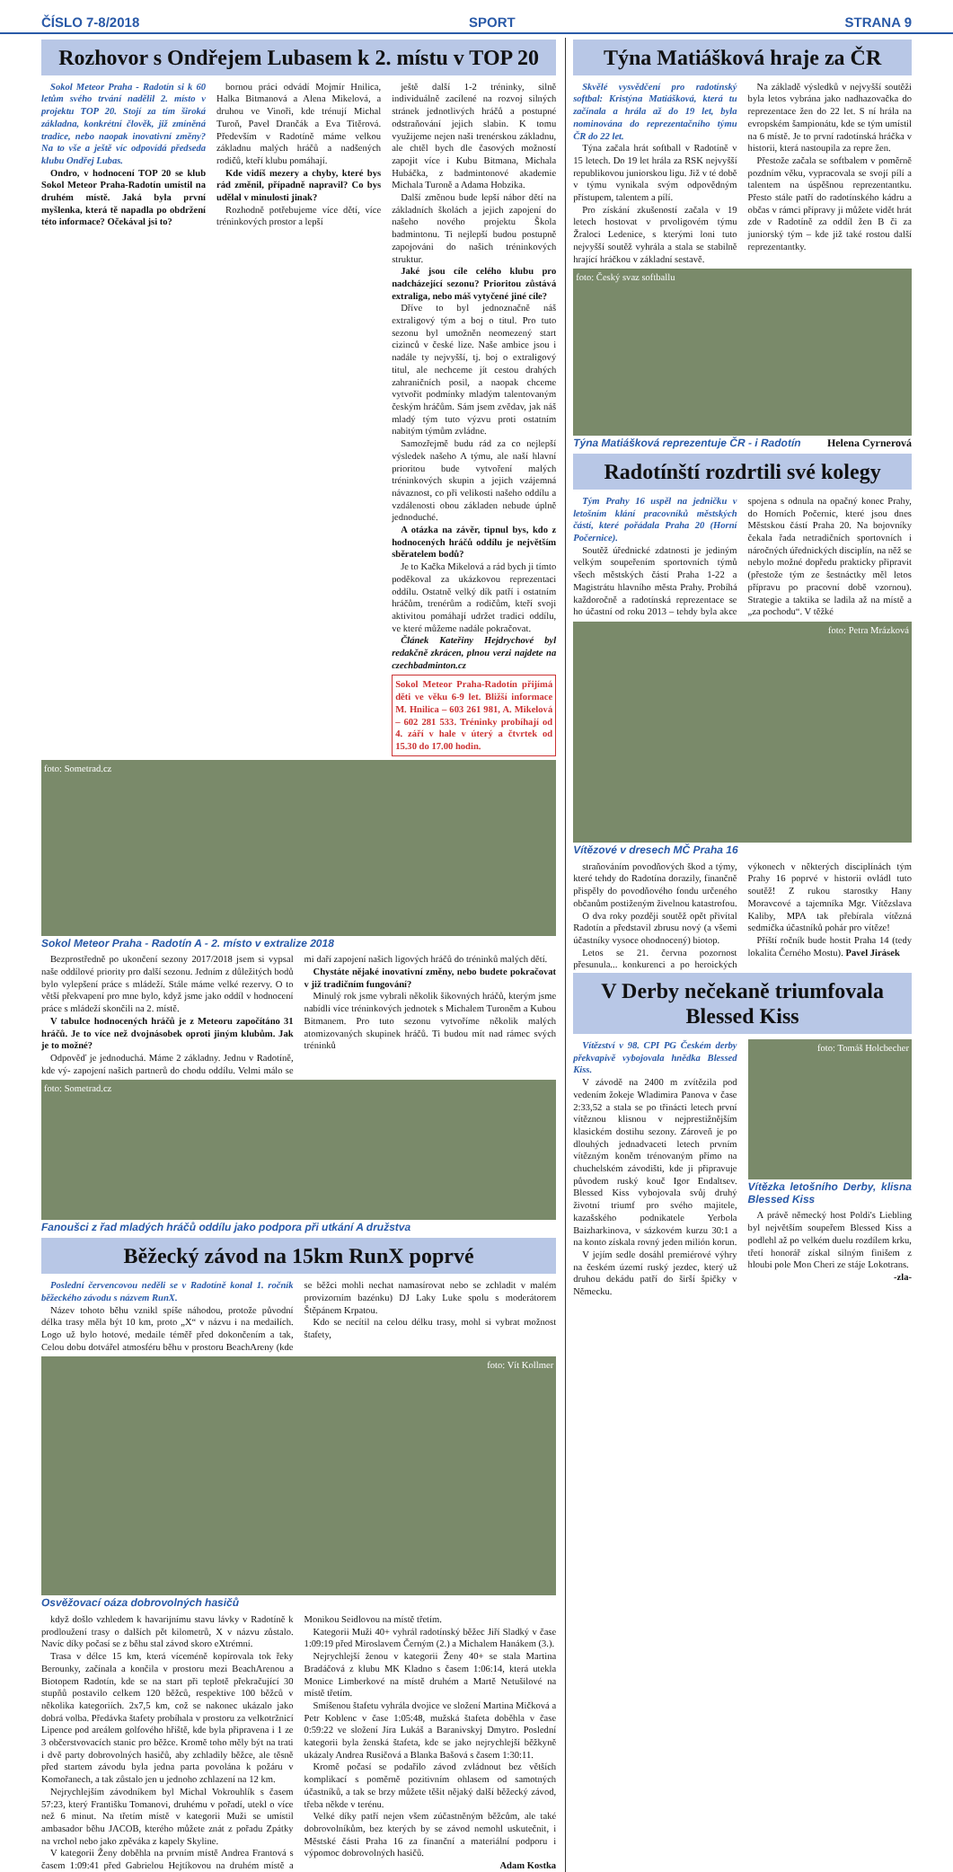ČÍSLO 7-8/2018 SPORT STRANA 9
Rozhovor s Ondřejem Lubasem k 2. místu v TOP 20
Sokol Meteor Praha - Radotín si k 60 letům svého trvání nadělil 2. místo v projektu TOP 20. Stojí za tím široká základna, konkrétní člověk, již zmíněná tradice, nebo naopak inovativní změny? Na to vše a ještě víc odpovídá předseda klubu Ondřej Lubas.
Ondro, v hodnocení TOP 20 se klub Sokol Meteor Praha-Radotín umístil na druhém místě. Jaká byla první myšlenka, která tě napadla po obdržení této informace? Očekával jsi to?
bornou práci odvádí Mojmír Hnilica, Halka Bitmanová a Alena Mikelová, a druhou ve Vinoři, kde trénují Michal Turoň, Pavel Drančák a Eva Titěrová. Především v Radotíně máme velkou základnu malých hráčů a nadšených rodičů, kteří klubu pomáhají.
Kde vidíš mezery a chyby, které bys rád změnil, případně napravil? Co bys udělal v minulosti jinak?
Rozhodně potřebujeme více dětí, více tréninkových prostor a lepší
ještě další 1-2 tréninky, silně individuálně zacílené na rozvoj silných stránek jednotlivých hráčů a postupné odstraňování jejich slabin. K tomu využijeme nejen naši trenérskou základnu, ale chtěl bych dle časových možností zapojit více i Kubu Bitmana, Michala Hubáčka, z badmintonové akademie Michala Turoně a Adama Hobzika.
Další změnou bude lepší nábor dětí na základních školách a jejich zapojení do našeho nového projektu Škola badmintonu. Ti nejlepší budou postupně zapojováni do našich tréninkových struktur.
Jaké jsou cíle celého klubu pro nadcházející sezonu? Prioritou zůstává extraliga, nebo máš vytyčené jiné cíle?
Dříve to byl jednoznačně náš extraligový tým a boj o titul. Pro tuto sezonu byl umožněn neomezený start cizinců v české lize. Naše ambice jsou i nadále ty nejvyšší, tj. boj o extraligový titul, ale nechceme jít cestou drahých zahraničních posil, a naopak chceme vytvořit podmínky mladým talentovaným českým hráčům. Sám jsem zvědav, jak náš mladý tým tuto výzvu proti ostatním nabitým týmům zvládne.
Samozřejmě budu rád za co nejlepší výsledek našeho A týmu, ale naší hlavní prioritou bude vytvoření malých tréninkových skupin a jejich vzájemná návaznost, co při velikosti našeho oddílu a vzdálenosti obou základen nebude úplně jednoduché.
A otázka na závěr, tipnul bys, kdo z hodnocených hráčů oddílu je největším sběratelem bodů?
Je to Kačka Mikelová a rád bych ji tímto poděkoval za ukázkovou reprezentaci oddílu. Ostatně velký dík patří i ostatním hráčům, trenérům a rodičům, kteří svoji aktivitou pomáhají udržet tradici oddílu, ve které můžeme nadále pokračovat.
Článek Kateřiny Hejdrychové byl redakčně zkrácen, plnou verzi najdete na czechbadminton.cz
Sokol Meteor Praha-Radotín přijímá děti ve věku 6-9 let. Bližší informace M. Hnilica – 603 261 981, A. Mikelová – 602 281 533. Tréninky probíhají od 4. září v hale v úterý a čtvrtek od 15.30 do 17.00 hodin.
foto: Sometrad.cz
Sokol Meteor Praha - Radotín A - 2. místo v extralize 2018
Bezprostředně po ukončení sezony 2017/2018 jsem si vypsal naše oddílové priority pro další sezonu. Jedním z důležitých bodů bylo vylepšení práce s mládeží. Stále máme velké rezervy. O to větší překvapení pro mne bylo, když jsme jako oddíl v hodnocení práce s mládeží skončili na 2. místě.
V tabulce hodnocených hráčů je z Meteoru započítáno 31 hráčů. Je to více než dvojnásobek oproti jiným klubům. Jak je to možné?
Odpověď je jednoduchá. Máme 2 základny. Jednu v Radotíně, kde vý- zapojení našich partnerů do chodu oddílu. Velmi málo se mi daří zapojení našich ligových hráčů do tréninků malých dětí.
Chystáte nějaké inovativní změny, nebo budete pokračovat v již tradičním fungování?
Minulý rok jsme vybrali několik šikovných hráčů, kterým jsme nabídli více tréninkových jednotek s Michalem Turoněm a Kubou Bitmanem. Pro tuto sezonu vytvoříme několik malých atomizovaných skupinek hráčů. Ti budou mít nad rámec svých tréninků
foto: Sometrad.cz
Fanoušci z řad mladých hráčů oddílu jako podpora při utkání A družstva
Běžecký závod na 15km RunX poprvé
Poslední červencovou neděli se v Radotíně konal 1. ročník běžeckého závodu s názvem RunX.
Název tohoto běhu vznikl spíše náhodou, protože původní délka trasy měla být 10 km, proto „X“ v názvu i na medailích. Logo už bylo hotové, medaile téměř před dokončením a tak, Celou dobu dotvářel atmosféru běhu v prostoru BeachAreny (kde se běžci mohli nechat namasírovat nebo se zchladit v malém provizorním bazénku) DJ Laky Luke spolu s moderátorem Štěpánem Krpatou.
Kdo se necítil na celou délku trasy, mohl si vybrat možnost štafety,
foto: Vít Kollmer
Osvěžovací oáza dobrovolných hasičů
když došlo vzhledem k havarijnímu stavu lávky v Radotíně k prodloužení trasy o dalších pět kilometrů, X v názvu zůstalo. Navíc díky počasí se z běhu stal závod skoro eXtrémní.
Trasa v délce 15 km, která víceméně kopírovala tok řeky Berounky, začínala a končila v prostoru mezi BeachArenou a Biotopem Radotín, kde se na start při teplotě překračující 30 stupňů postavilo celkem 120 běžců, respektive 100 běžců v několika kategoriích. 2x7,5 km, což se nakonec ukázalo jako dobrá volba. Předávka štafety probíhala v prostoru za velkotržnicí Lipence pod areálem golfového hřiště, kde byla připravena i 1 ze 3 občerstvovacích stanic pro běžce. Kromě toho měly být na trati i dvě party dobrovolných hasičů, aby zchladily běžce, ale těsně před startem závodu byla jedna parta povolána k požáru v Komořanech, a tak zůstalo jen u jednoho zchlazení na 12 km.
Nejrychlejším závodníkem byl Michal Vokrouhlík s časem 57:23, který Františku Tomanovi, druhému v pořadí, utekl o více než 6 minut. Na třetím místě v kategorii Muži se umístil ambasador běhu JACOB, kterého můžete znát z pořadu Zpátky na vrchol nebo jako zpěváka z kapely Skyline.
V kategorii Ženy doběhla na prvním místě Andrea Frantová s časem 1:09:41 před Gabrielou Hejtíkovou na druhém místě a Monikou Seidlovou na místě třetím.
Kategorii Muži 40+ vyhrál radotínský běžec Jiří Sladký v čase 1:09:19 před Miroslavem Černým (2.) a Michalem Hanákem (3.).
Nejrychlejší ženou v kategorii Ženy 40+ se stala Martina Bradáčová z klubu MK Kladno s časem 1:06:14, která utekla Monice Limberkové na místě druhém a Martě Netušilové na místě třetím.
Smíšenou štafetu vyhrála dvojice ve složení Martina Mičková a Petr Koblenc v čase 1:05:48, mužská štafeta doběhla v čase 0:59:22 ve složení Jíra Lukáš a Baranivskyj Dmytro. Poslední kategorii byla ženská štafeta, kde se jako nejrychlejší běžkyně ukázaly Andrea Rusičová a Blanka Bašová s časem 1:30:11.
Kromě počasí se podařilo závod zvládnout bez větších komplikací s poměrně pozitivním ohlasem od samotných účastníků, a tak se brzy můžete těšit nějaký další běžecký závod, třeba někde v terénu.
Velké díky patří nejen všem zúčastněným běžcům, ale také dobrovolníkům, bez kterých by se závod nemohl uskutečnit, i Městské části Praha 16 za finanční a materiální podporu i výpomoc dobrovolných hasičů.
Adam Kostka
Týna Matiášková hraje za ČR
Skvělé vysvědčení pro radotínský softbal: Kristýna Matiášková, která tu začínala a hrála až do 19 let, byla nominována do reprezentačního týmu ČR do 22 let.
Týna začala hrát softball v Radotíně v 15 letech. Do 19 let hrála za RSK nejvyšší republikovou juniorskou ligu. Již v té době v týmu vynikala svým odpovědným přístupem, talentem a pílí.
Pro získání zkušeností začala v 19 letech hostovat v prvoligovém týmu Žraloci Ledenice, s kterými loni tuto nejvyšší soutěž vyhrála a stala se stabilně hrající hráčkou v základní sestavě.
Na základě výsledků v nejvyšší soutěži byla letos vybrána jako nadhazovačka do reprezentace žen do 22 let. S ní hrála na evropském šampionátu, kde se tým umístil na 6 místě. Je to první radotínská hráčka v historii, která nastoupila za repre žen.
Přestože začala se softbalem v poměrně pozdním věku, vypracovala se svojí pílí a talentem na úspěšnou reprezentantku. Přesto stále patří do radotínského kádru a občas v rámci přípravy ji můžete vidět hrát zde v Radotíně za oddíl žen B či za juniorský tým – kde již také rostou další reprezentantky.
foto: Český svaz softballu
Týna Matiášková reprezentuje ČR - i Radotín Helena Cyrnerová
Radotínští rozdrtili své kolegy
Tým Prahy 16 uspěl na jedničku v letošním klání pracovníků městských částí, které pořádala Praha 20 (Horní Počernice).
Soutěž úřednické zdatnosti je jediným velkým soupeřením sportovních týmů všech městských částí Praha 1-22 a Magistrátu hlavního města Prahy. Probíhá každoročně a radotínská reprezentace se ho účastní od roku 2013 – tehdy byla akce spojena s odnula na opačný konec Prahy, do Horních Počernic, které jsou dnes Městskou částí Praha 20. Na bojovníky čekala řada netradičních sportovních i náročných úřednických disciplín, na něž se nebylo možné dopředu prakticky připravit (přestože tým ze šestnáctky měl letos přípravu po pracovní době vzornou). Strategie a taktika se ladila až na místě a „za pochodu“. V těžké
foto: Petra Mrázková
Vítězové v dresech MČ Praha 16
straňováním povodňových škod a týmy, které tehdy do Radotína dorazily, finančně přispěly do povodňového fondu určeného občanům postiženým živelnou katastrofou.
O dva roky později soutěž opět přivítal Radotín a představil zbrusu nový (a všemi účastníky vysoce ohodnocený) biotop.
Letos se 21. června pozornost přesunula... konkurenci a po heroických výkonech v některých disciplínách tým Prahy 16 poprvé v historii ovládl tuto soutěž! Z rukou starostky Hany Moravcové a tajemníka Mgr. Vítězslava Kaliby, MPA tak přebírala vítězná sedmička účastníků pohár pro vítěze!
Příští ročník bude hostit Praha 14 (tedy lokalita Černého Mostu). Pavel Jirásek
V Derby nečekaně triumfovala Blessed Kiss
Vítězství v 98. CPI PG Českém derby překvapivě vybojovala hnědka Blessed Kiss.
V závodě na 2400 m zvítězila pod vedením žokeje Wladimira Panova v čase 2:33,52 a stala se po třinácti letech první vítěznou klisnou v nejprestižnějším klasickém dostihu sezony. Zároveň je po dlouhých jednadvaceti letech prvním vítězným koněm trénovaným přímo na chuchelském závodišti, kde ji připravuje původem ruský kouč Igor Endaltsev. Blessed Kiss vybojovala svůj druhý životní triumf pro svého majitele, kazašského podnikatele Yerbola Baizharkinova, v sázkovém kurzu 30:1 a na konto získala rovný jeden milión korun.
V jejím sedle dosáhl premiérové výhry na českém území ruský jezdec, který už druhou dekádu patří do širší špičky v Německu.
foto: Tomáš Holcbecher
Vítězka letošního Derby, klisna Blessed Kiss
A právě německý host Poldi's Liebling byl největším soupeřem Blessed Kiss a podlehl až po velkém duelu rozdílem krku, třetí honorář získal silným finišem z hloubi pole Mon Cheri ze stáje Lokotrans.
-zla-